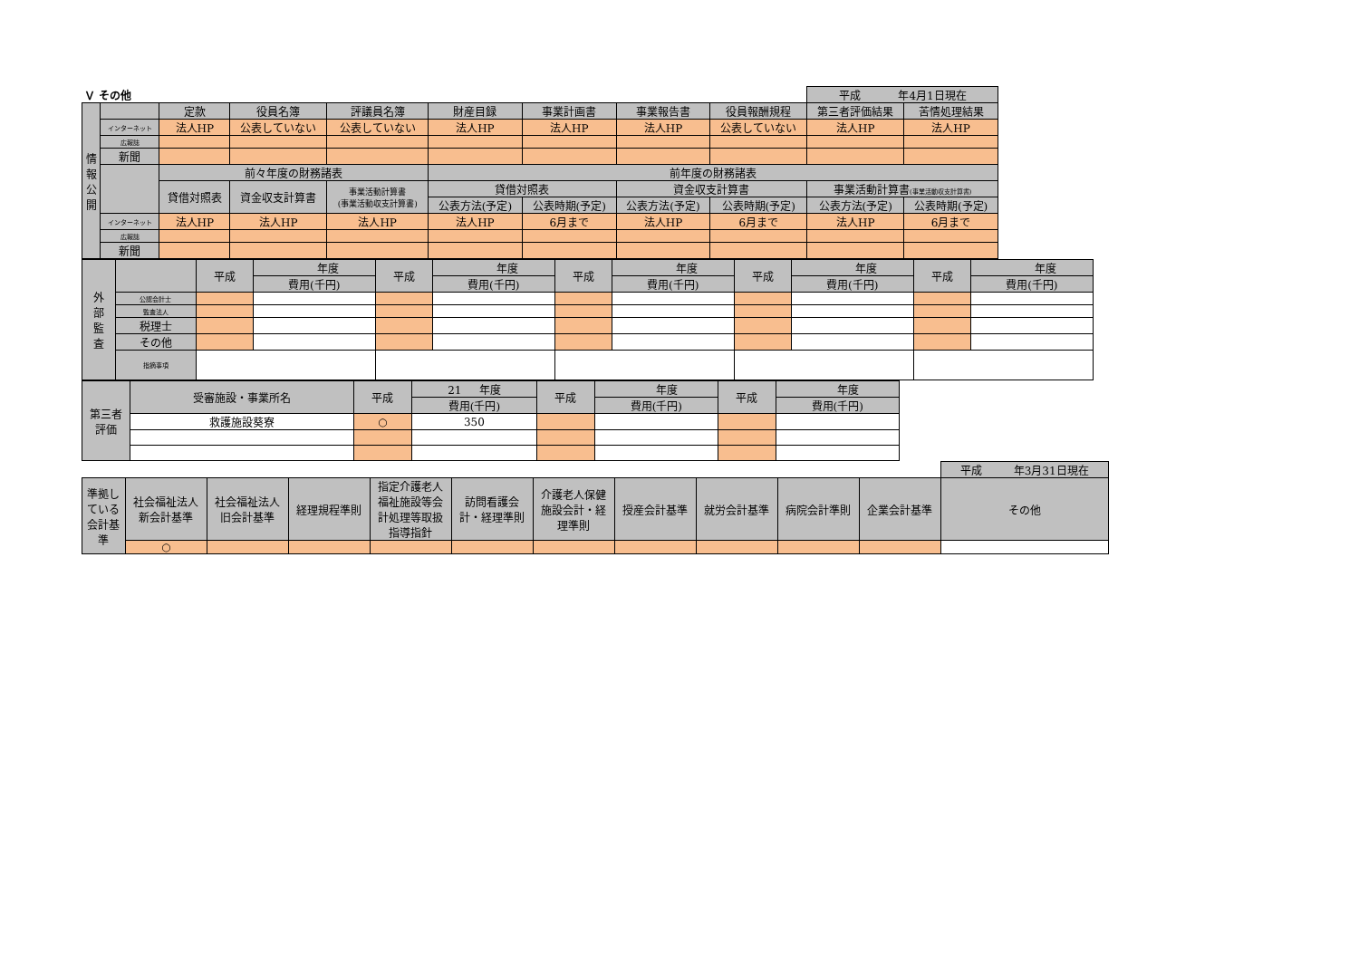| Ｖ その他 | | | | | | | | | 平成 年4月1日現在 | |
| 情 報 公 開 | | 定款 | 役員名簿 | 評議員名簿 | 財産目録 | 事業計画書 | 事業報告書 | 役員報酬規程 | 第三者評価結果 | 苦情処理結果 |
| | インターネット | 法人HP | 公表していない | 公表していない | 法人HP | 法人HP | 法人HP | 公表していない | 法人HP | 法人HP |
| | 広報誌 | | | | | | | | | |
| | 新聞 | | | | | | | | | |
| | | 前々年度の財務諸表 | | | 前年度の財務諸表 | | | | | |
| | | 貸借対照表 | 資金収支計算書 | 事業活動計算書 (事業活動収支計算書) | 貸借対照表 | | 資金収支計算書 | | 事業活動計算書 (事業活動収支計算書) | |
| | | | | | 公表方法(予定) | 公表時期(予定) | 公表方法(予定) | 公表時期(予定) | 公表方法(予定) | 公表時期(予定) |
| | インターネット | 法人HP | 法人HP | 法人HP | 法人HP | 6月まで | 法人HP | 6月まで | 法人HP | 6月まで |
| | 広報誌 | | | | | | | | | |
| | 新聞 | | | | | | | | | |
| 外 部 監 査 | | 平成 | 年度 | 平成 | 年度 | 平成 | 年度 | 平成 | 年度 | 平成 | 年度 |
| | | | 費用(千円) | | 費用(千円) | | 費用(千円) | | 費用(千円) | | 費用(千円) |
| | 公認会計士 | | | | | | | | | | |
| | 監査法人 | | | | | | | | | | |
| | 税理士 | | | | | | | | | | |
| | その他 | | | | | | | | | | |
| | 指摘事項 | | | | | | | | | | |
| 第三者 評価 | 受審施設・事業所名 | 平成 | 21 年度 | 平成 | 年度 | 平成 | 年度 |
| | | | 費用(千円) | | 費用(千円) | | 費用(千円) |
| | 救護施設葵寮 | ○ | 350 | | | | |
| | | | | | | | | | | | 平成 年3月31日現在 |
| 準拠し ている 会計基 準 | 社会福祉法人 新会計基準 | 社会福祉法人 旧会計基準 | 経理規程準則 | 指定介護老人 福祉施設等会 計処理等取扱 指導指針 | 訪問看護会 計・経理準則 | 介護老人保健 施設会計・経 理準則 | 授産会計基準 | 就労会計基準 | 病院会計準則 | 企業会計基準 | その他 |
| | ○ | | | | | | | | | | |